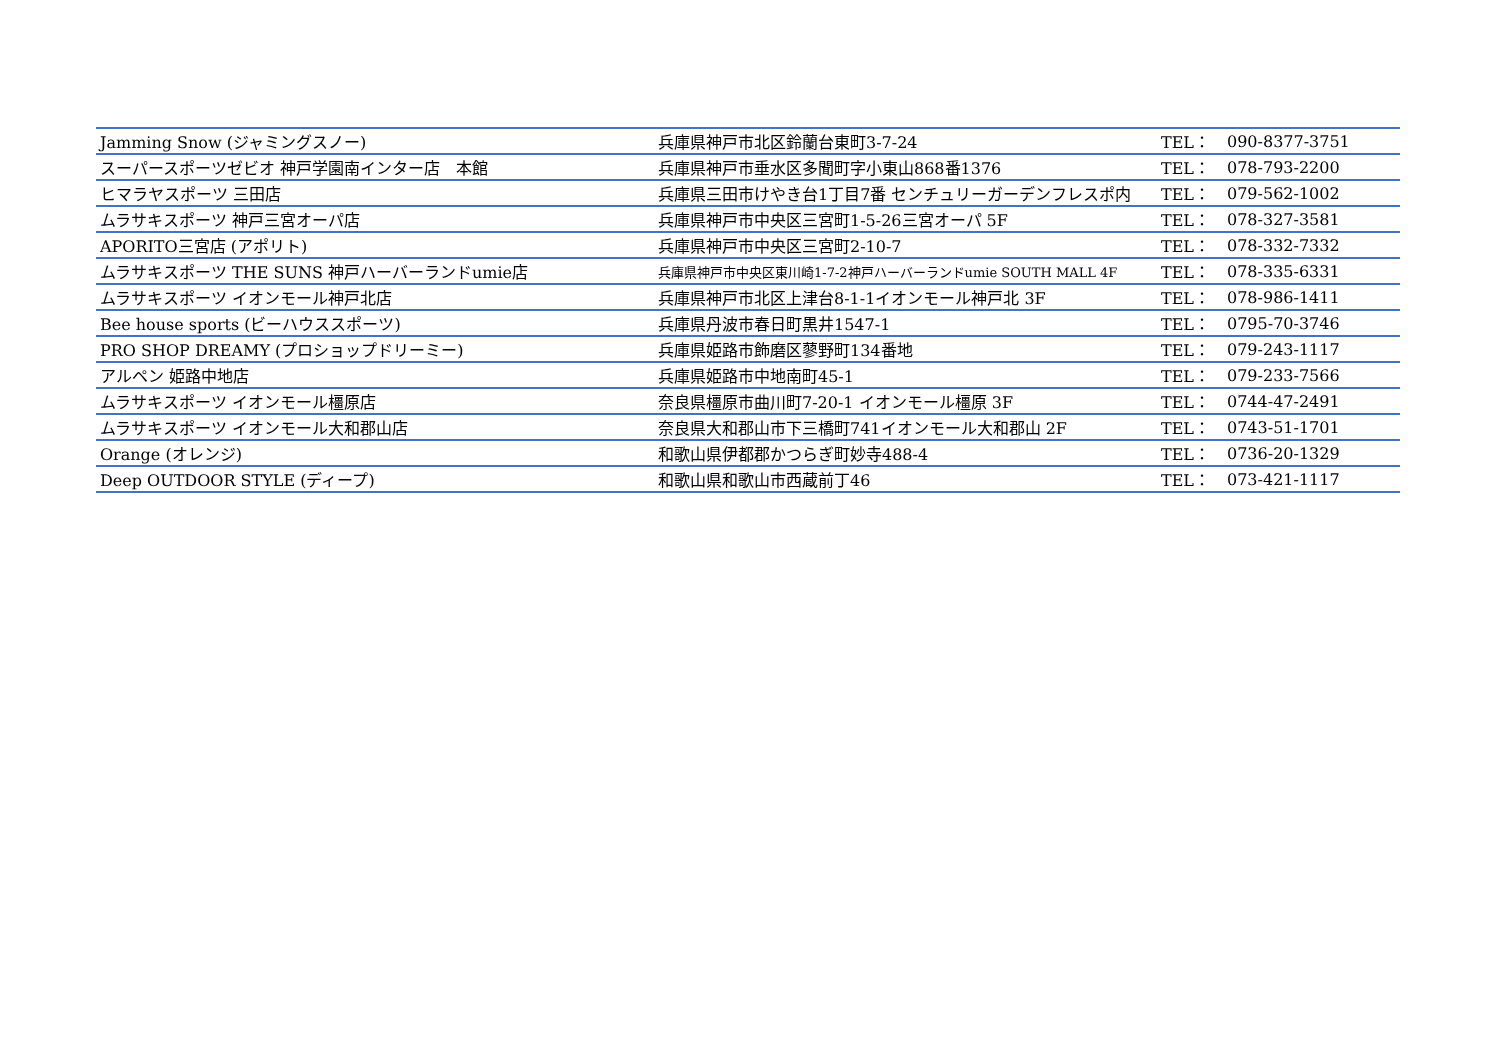| Jamming Snow (ジャミングスノー) | 兵庫県神戸市北区鈴蘭台東町3-7-24 | TEL： | 090-8377-3751 |
| スーパースポーツゼビオ 神戸学園南インター店 本館 | 兵庫県神戸市垂水区多聞町字小東山868番1376 | TEL： | 078-793-2200 |
| ヒマラヤスポーツ 三田店 | 兵庫県三田市けやき台1丁目7番 センチュリーガーデンフレスポ内 | TEL： | 079-562-1002 |
| ムラサキスポーツ 神戸三宮オーパ店 | 兵庫県神戸市中央区三宮町1-5-26三宮オーパ 5F | TEL： | 078-327-3581 |
| APORITO三宮店 (アポリト) | 兵庫県神戸市中央区三宮町2-10-7 | TEL： | 078-332-7332 |
| ムラサキスポーツ THE SUNS 神戸ハーバーランドumie店 | 兵庫県神戸市中央区東川崎1-7-2神戸ハーバーランドumie SOUTH MALL 4F | TEL： | 078-335-6331 |
| ムラサキスポーツ イオンモール神戸北店 | 兵庫県神戸市北区上津台8-1-1イオンモール神戸北 3F | TEL： | 078-986-1411 |
| Bee house sports (ビーハウススポーツ) | 兵庫県丹波市春日町黒井1547-1 | TEL： | 0795-70-3746 |
| PRO SHOP DREAMY (プロショップドリーミー) | 兵庫県姫路市飾磨区蓼野町134番地 | TEL： | 079-243-1117 |
| アルペン 姫路中地店 | 兵庫県姫路市中地南町45-1 | TEL： | 079-233-7566 |
| ムラサキスポーツ イオンモール橿原店 | 奈良県橿原市曲川町7-20-1 イオンモール橿原 3F | TEL： | 0744-47-2491 |
| ムラサキスポーツ イオンモール大和郡山店 | 奈良県大和郡山市下三橋町741イオンモール大和郡山 2F | TEL： | 0743-51-1701 |
| Orange (オレンジ) | 和歌山県伊都郡かつらぎ町妙寺488-4 | TEL： | 0736-20-1329 |
| Deep OUTDOOR STYLE (ディープ) | 和歌山県和歌山市西蔵前丁46 | TEL： | 073-421-1117 |